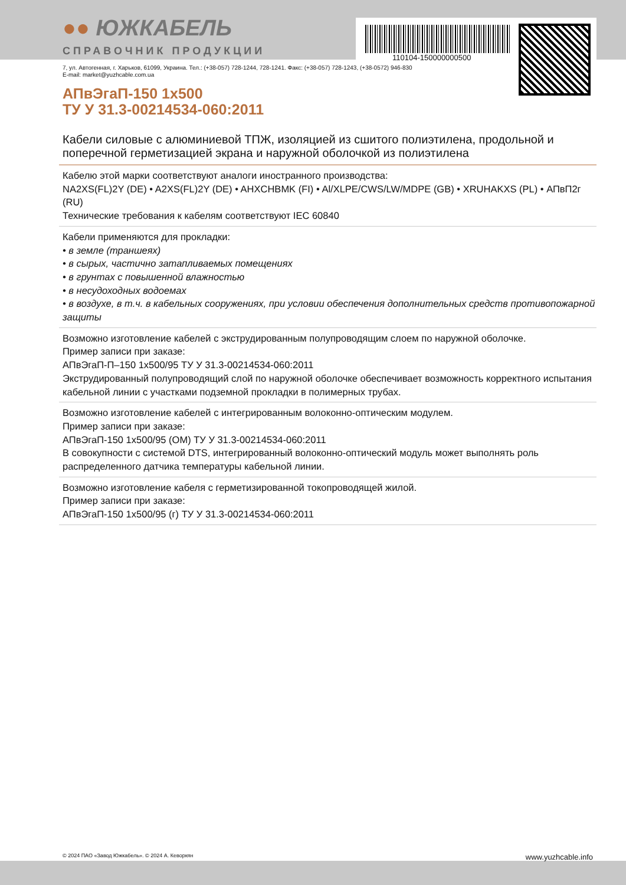110104-150000000500
●● ЮЖКАБЕЛЬ
СПРАВОЧНИК ПРОДУКЦИИ
7, ул. Автогенная, г. Харьков, 61099, Украина. Тел.: (+38-057) 728-1244, 728-1241. Факс: (+38-057) 728-1243, (+38-0572) 946-830
E-mail: market@yuzhcable.com.ua
АПвЭгаП-150 1x500
ТУ У 31.3-00214534-060:2011
Кабели силовые с алюминиевой ТПЖ, изоляцией из сшитого полиэтилена, продольной и поперечной герметизацией экрана и наружной оболочкой из полиэтилена
Кабелю этой марки соответствуют аналоги иностранного производства:
NA2XS(FL)2Y (DE) • A2XS(FL)2Y (DE) • AHXCHBMK (FI) • Al/XLPE/CWS/LW/MDPE (GB) • XRUHAKXS (PL) • АПвП2г (RU)
Технические требования к кабелям соответствуют IEC 60840
Кабели применяются для прокладки:
• в земле (траншеях)
• в сырых, частично затапливаемых помещениях
• в грунтах с повышенной влажностью
• в несудоходных водоемах
• в воздухе, в т.ч. в кабельных сооружениях, при условии обеспечения дополнительных средств противопожарной защиты
Возможно изготовление кабелей с экструдированным полупроводящим слоем по наружной оболочке.
Пример записи при заказе:
АПвЭгаП-П–150 1x500/95 ТУ У 31.3-00214534-060:2011
Экструдированный полупроводящий слой по наружной оболочке обеспечивает возможность корректного испытания кабельной линии с участками подземной прокладки в полимерных трубах.
Возможно изготовление кабелей с интегрированным волоконно-оптическим модулем.
Пример записи при заказе:
АПвЭгаП-150 1x500/95 (ОМ) ТУ У 31.3-00214534-060:2011
В совокупности с системой DTS, интегрированный волоконно-оптический модуль может выполнять роль распределенного датчика температуры кабельной линии.
Возможно изготовление кабеля с герметизированной токопроводящей жилой.
Пример записи при заказе:
АПвЭгаП-150 1x500/95 (г) ТУ У 31.3-00214534-060:2011
© 2024 ПАО «Завод Южкабель». © 2024 А. Кеворкян www.yuzhcable.info